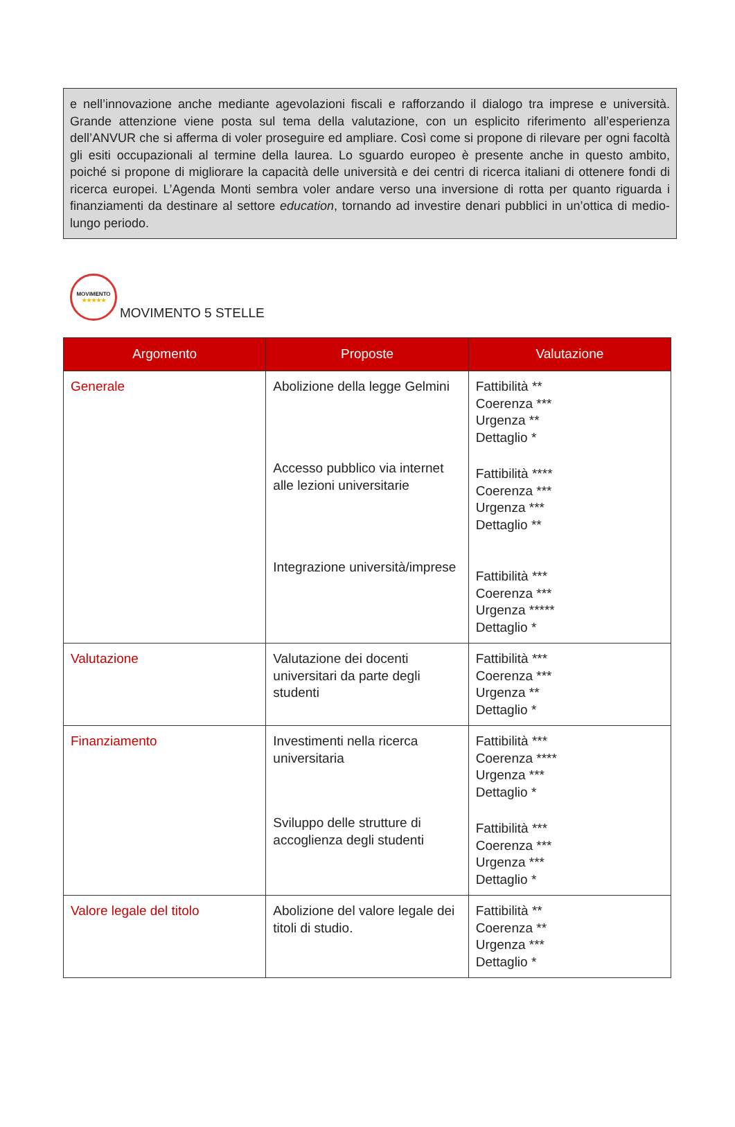e nell’innovazione anche mediante agevolazioni fiscali e rafforzando il dialogo tra imprese e università. Grande attenzione viene posta sul tema della valutazione, con un esplicito riferimento all’esperienza dell’ANVUR che si afferma di voler proseguire ed ampliare. Così come si propone di rilevare per ogni facoltà gli esiti occupazionali al termine della laurea. Lo sguardo europeo è presente anche in questo ambito, poiché si propone di migliorare la capacità delle università e dei centri di ricerca italiani di ottenere fondi di ricerca europei. L’Agenda Monti sembra voler andare verso una inversione di rotta per quanto riguarda i finanziamenti da destinare al settore education, tornando ad investire denari pubblici in un’ottica di medio-lungo periodo.
MOVIMENTO
★★★★★
MOVIMENTO 5 STELLE
| Argomento | Proposte | Valutazione |
| --- | --- | --- |
| Generale | Abolizione della legge Gelmini Accesso pubblico via internet alle lezioni universitarie Integrazione università/imprese | Fattibilità ** Coerenza *** Urgenza ** Dettaglio * Fattibilità **** Coerenza *** Urgenza *** Dettaglio ** Fattibilità *** Coerenza *** Urgenza ***** Dettaglio * |
| Valutazione | Valutazione dei docenti universitari da parte degli studenti | Fattibilità *** Coerenza *** Urgenza ** Dettaglio * |
| Finanziamento | Investimenti nella ricerca universitaria Sviluppo delle strutture di accoglienza degli studenti | Fattibilità *** Coerenza **** Urgenza *** Dettaglio * Fattibilità *** Coerenza *** Urgenza *** Dettaglio * |
| Valore legale del titolo | Abolizione del valore legale dei titoli di studio. | Fattibilità ** Coerenza ** Urgenza *** Dettaglio * |